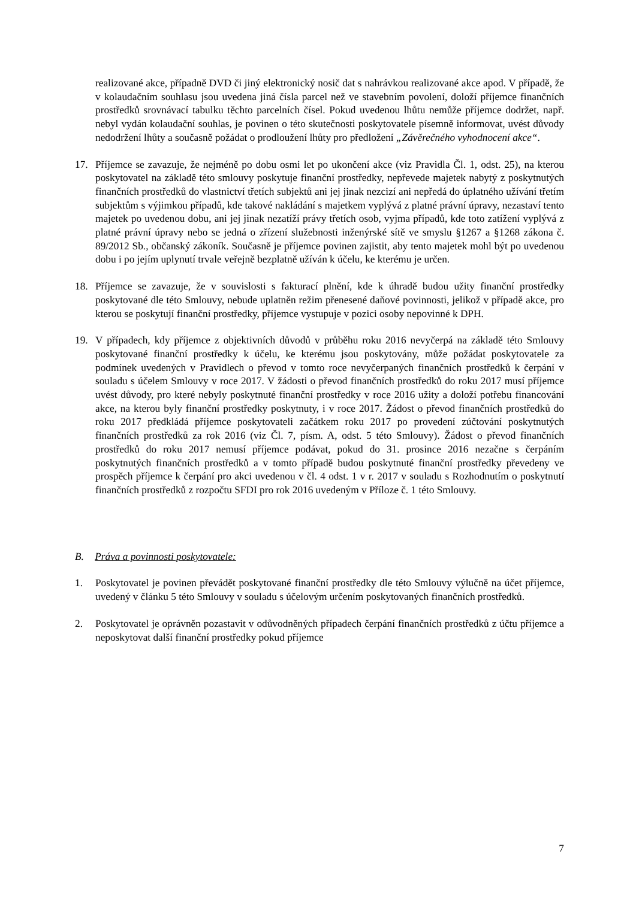realizované akce, případně DVD či jiný elektronický nosič dat s nahrávkou realizované akce apod. V případě, že v kolaudačním souhlasu jsou uvedena jiná čísla parcel než ve stavebním povolení, doloží příjemce finančních prostředků srovnávací tabulku těchto parcelních čísel. Pokud uvedenou lhůtu nemůže příjemce dodržet, např. nebyl vydán kolaudační souhlas, je povinen o této skutečnosti poskytovatele písemně informovat, uvést důvody nedodržení lhůty a současně požádat o prodloužení lhůty pro předložení „Závěrečného vyhodnocení akce“.
17. Příjemce se zavazuje, že nejméně po dobu osmi let po ukončení akce (viz Pravidla Čl. 1, odst. 25), na kterou poskytovatel na základě této smlouvy poskytuje finanční prostředky, nepřevede majetek nabytý z poskytnutých finančních prostředků do vlastnictví třetích subjektů ani jej jinak nezcizí ani nepředá do úplatného užívání třetím subjektům s výjimkou případů, kde takové nakládání s majetkem vyplývá z platné právní úpravy, nezastaví tento majetek po uvedenou dobu, ani jej jinak nezatíží právy třetích osob, vyjma případů, kde toto zatížení vyplývá z platné právní úpravy nebo se jedná o zřízení služebnosti inženýrské sítě ve smyslu §1267 a §1268 zákona č. 89/2012 Sb., občanský zákoník. Současně je příjemce povinen zajistit, aby tento majetek mohl být po uvedenou dobu i po jejím uplynutí trvale veřejně bezplatně užíván k účelu, ke kterému je určen.
18. Příjemce se zavazuje, že v souvislosti s fakturací plnění, kde k úhradě budou užity finanční prostředky poskytované dle této Smlouvy, nebude uplatněn režim přenesené daňové povinnosti, jelikož v případě akce, pro kterou se poskytují finanční prostředky, příjemce vystupuje v pozici osoby nepovinné k DPH.
19. V případech, kdy příjemce z objektivních důvodů v průběhu roku 2016 nevyčerpá na základě této Smlouvy poskytované finanční prostředky k účelu, ke kterému jsou poskytovány, může požádat poskytovatele za podmínek uvedených v Pravidlech o převod v tomto roce nevyčerpaných finančních prostředků k čerpání v souladu s účelem Smlouvy v roce 2017. V žádosti o převod finančních prostředků do roku 2017 musí příjemce uvést důvody, pro které nebyly poskytnuté finanční prostředky v roce 2016 užity a doloží potřebu financování akce, na kterou byly finanční prostředky poskytnuty, i v roce 2017. Žádost o převod finančních prostředků do roku 2017 předkládá příjemce poskytovateli začátkem roku 2017 po provedení zúčtování poskytnutých finančních prostředků za rok 2016 (viz Čl. 7, písm. A, odst. 5 této Smlouvy). Žádost o převod finančních prostředků do roku 2017 nemusí příjemce podávat, pokud do 31. prosince 2016 nezačne s čerpáním poskytnutých finančních prostředků a v tomto případě budou poskytnuté finanční prostředky převedeny ve prospěch příjemce k čerpání pro akci uvedenou v čl. 4 odst. 1 v r. 2017 v souladu s Rozhodnutím o poskytnutí finančních prostředků z rozpočtu SFDI pro rok 2016 uvedeným v Příloze č. 1 této Smlouvy.
B. Práva a povinnosti poskytovatele:
1. Poskytovatel je povinen převádět poskytované finanční prostředky dle této Smlouvy výlučně na účet příjemce, uvedený v článku 5 této Smlouvy v souladu s účelovým určením poskytovaných finančních prostředků.
2. Poskytovatel je oprávněn pozastavit v odůvodněných případech čerpání finančních prostředků z účtu příjemce a neposkytovat další finanční prostředky pokud příjemce
7